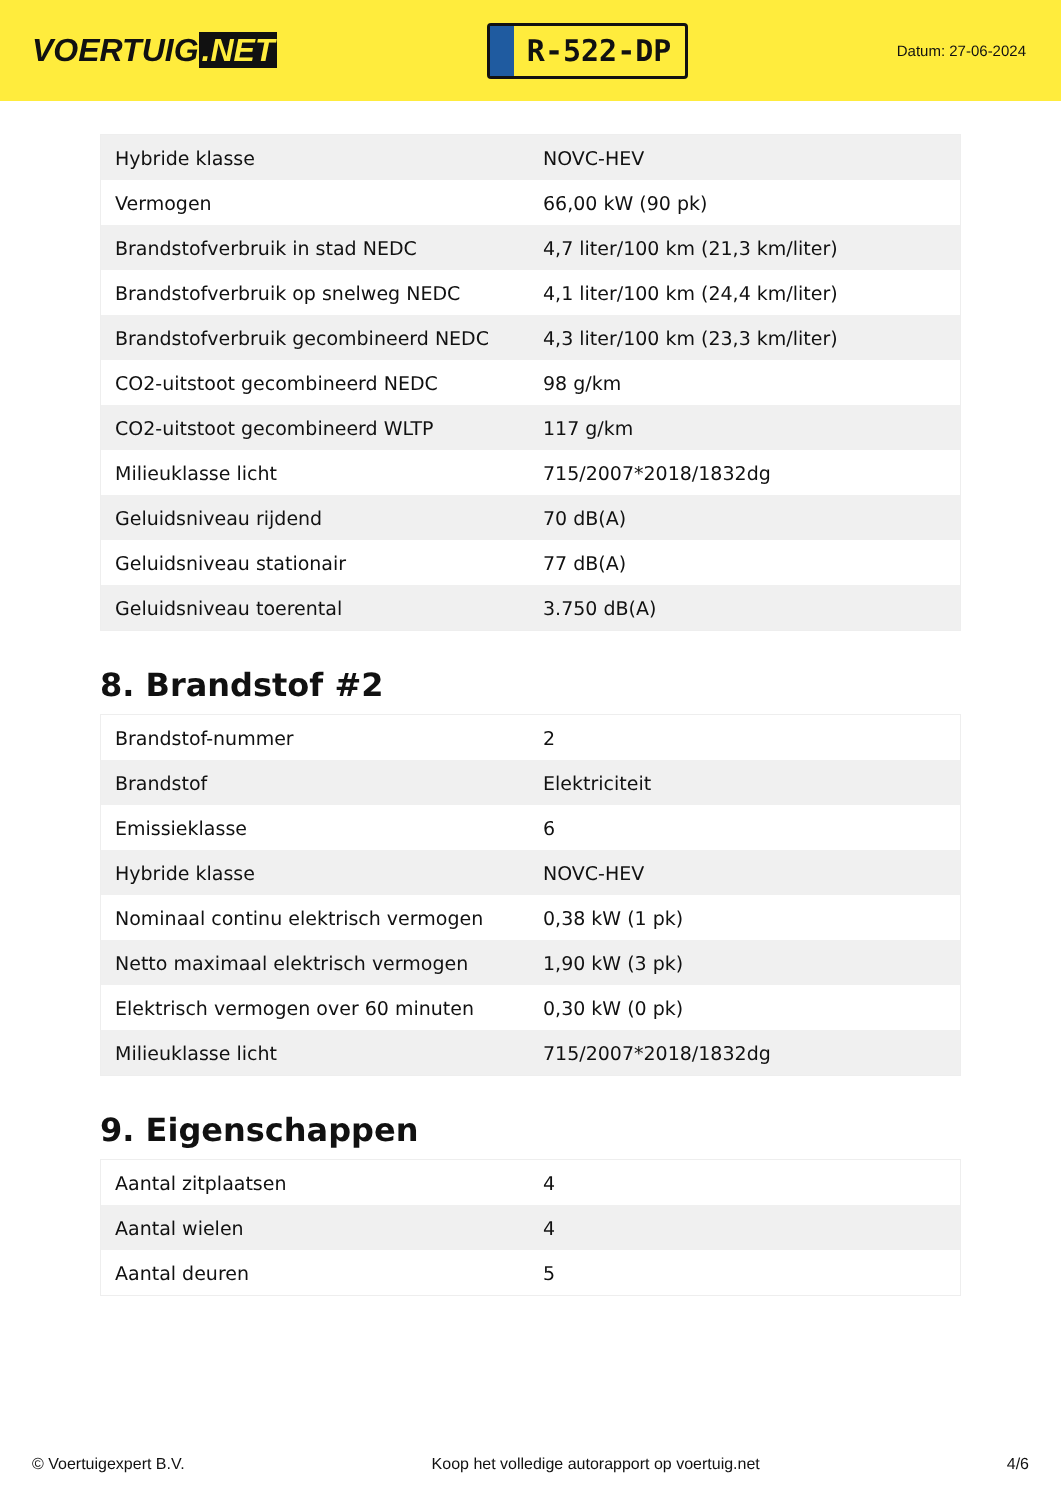VOERTUIG.NET
R-522-DP
Datum: 27-06-2024
| Hybride klasse | NOVC-HEV |
| Vermogen | 66,00 kW (90 pk) |
| Brandstofverbruik in stad NEDC | 4,7 liter/100 km (21,3 km/liter) |
| Brandstofverbruik op snelweg NEDC | 4,1 liter/100 km (24,4 km/liter) |
| Brandstofverbruik gecombineerd NEDC | 4,3 liter/100 km (23,3 km/liter) |
| CO2-uitstoot gecombineerd NEDC | 98 g/km |
| CO2-uitstoot gecombineerd WLTP | 117 g/km |
| Milieuklasse licht | 715/2007*2018/1832dg |
| Geluidsniveau rijdend | 70 dB(A) |
| Geluidsniveau stationair | 77 dB(A) |
| Geluidsniveau toerental | 3.750 dB(A) |
8. Brandstof #2
| Brandstof-nummer | 2 |
| Brandstof | Elektriciteit |
| Emissieklasse | 6 |
| Hybride klasse | NOVC-HEV |
| Nominaal continu elektrisch vermogen | 0,38 kW (1 pk) |
| Netto maximaal elektrisch vermogen | 1,90 kW (3 pk) |
| Elektrisch vermogen over 60 minuten | 0,30 kW (0 pk) |
| Milieuklasse licht | 715/2007*2018/1832dg |
9. Eigenschappen
| Aantal zitplaatsen | 4 |
| Aantal wielen | 4 |
| Aantal deuren | 5 |
© Voertuigexpert B.V. Koop het volledige autorapport op voertuig.net 4/6